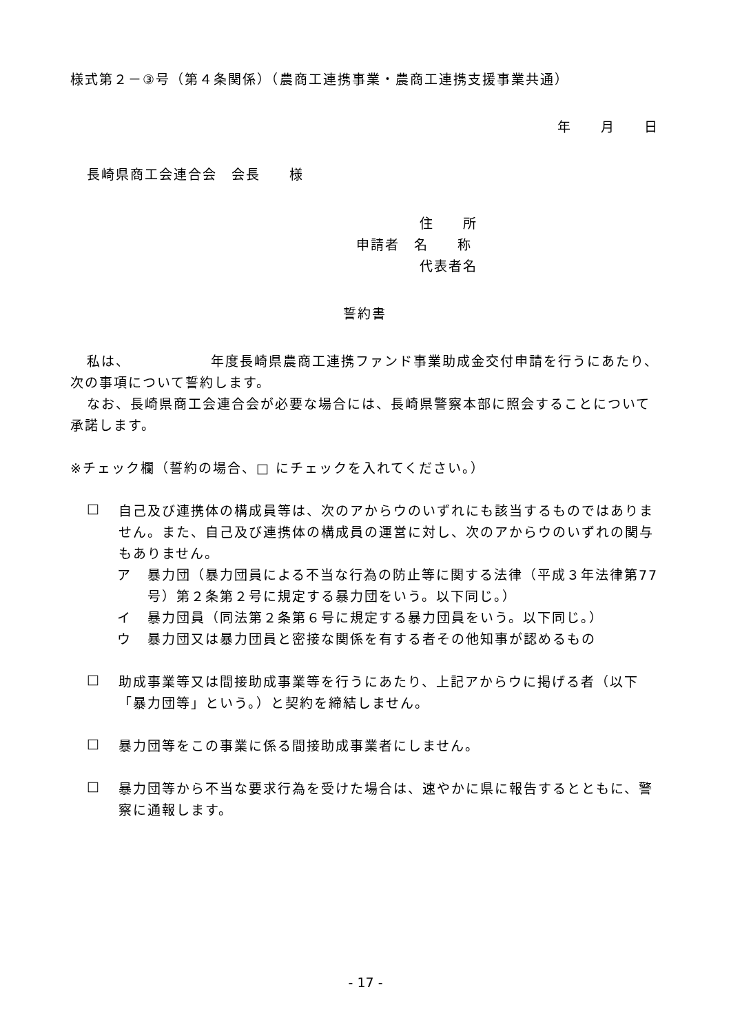様式第２－③号（第４条関係）（農商工連携事業・農商工連携支援事業共通）
年　　月　　日
長崎県商工会連合会　会長　　様
住　　所
申請者　名　　称
代表者名
誓約書
私は、　　　　　　年度長崎県農商工連携ファンド事業助成金交付申請を行うにあたり、次の事項について誓約します。
なお、長崎県商工会連合会が必要な場合には、長崎県警察本部に照会することについて承諾します。
※チェック欄（誓約の場合、□ にチェックを入れてください。）
□
自己及び連携体の構成員等は、次のアからウのいずれにも該当するものではありません。また、自己及び連携体の構成員の運営に対し、次のアからウのいずれの関与もありません。
ア
暴力団（暴力団員による不当な行為の防止等に関する法律（平成３年法律第77号）第２条第２号に規定する暴力団をいう。以下同じ。）
イ
暴力団員（同法第２条第６号に規定する暴力団員をいう。以下同じ。）
ウ
暴力団又は暴力団員と密接な関係を有する者その他知事が認めるもの
□
助成事業等又は間接助成事業等を行うにあたり、上記アからウに掲げる者（以下「暴力団等」という。）と契約を締結しません。
□
暴力団等をこの事業に係る間接助成事業者にしません。
□
暴力団等から不当な要求行為を受けた場合は、速やかに県に報告するとともに、警察に通報します。
- 17 -